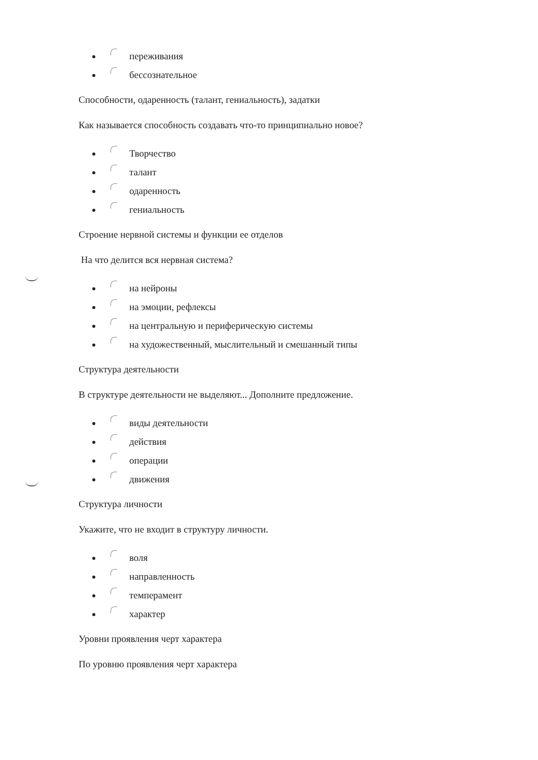переживания
бессознательное
Способности, одаренность (талант, гениальность), задатки
Как называется способность создавать что-то принципиально новое?
Творчество
талант
одаренность
гениальность
Строение нервной системы и функции ее отделов
На что делится вся нервная система?
на нейроны
на эмоции, рефлексы
на центральную и периферическую системы
на художественный, мыслительный и смешанный типы
Структура деятельности
В структуре деятельности не выделяют... Дополните предложение.
виды деятельности
действия
операции
движения
Структура личности
Укажите, что не входит в структуру личности.
воля
направленность
темперамент
характер
Уровни проявления черт характера
По уровню проявления черт характера